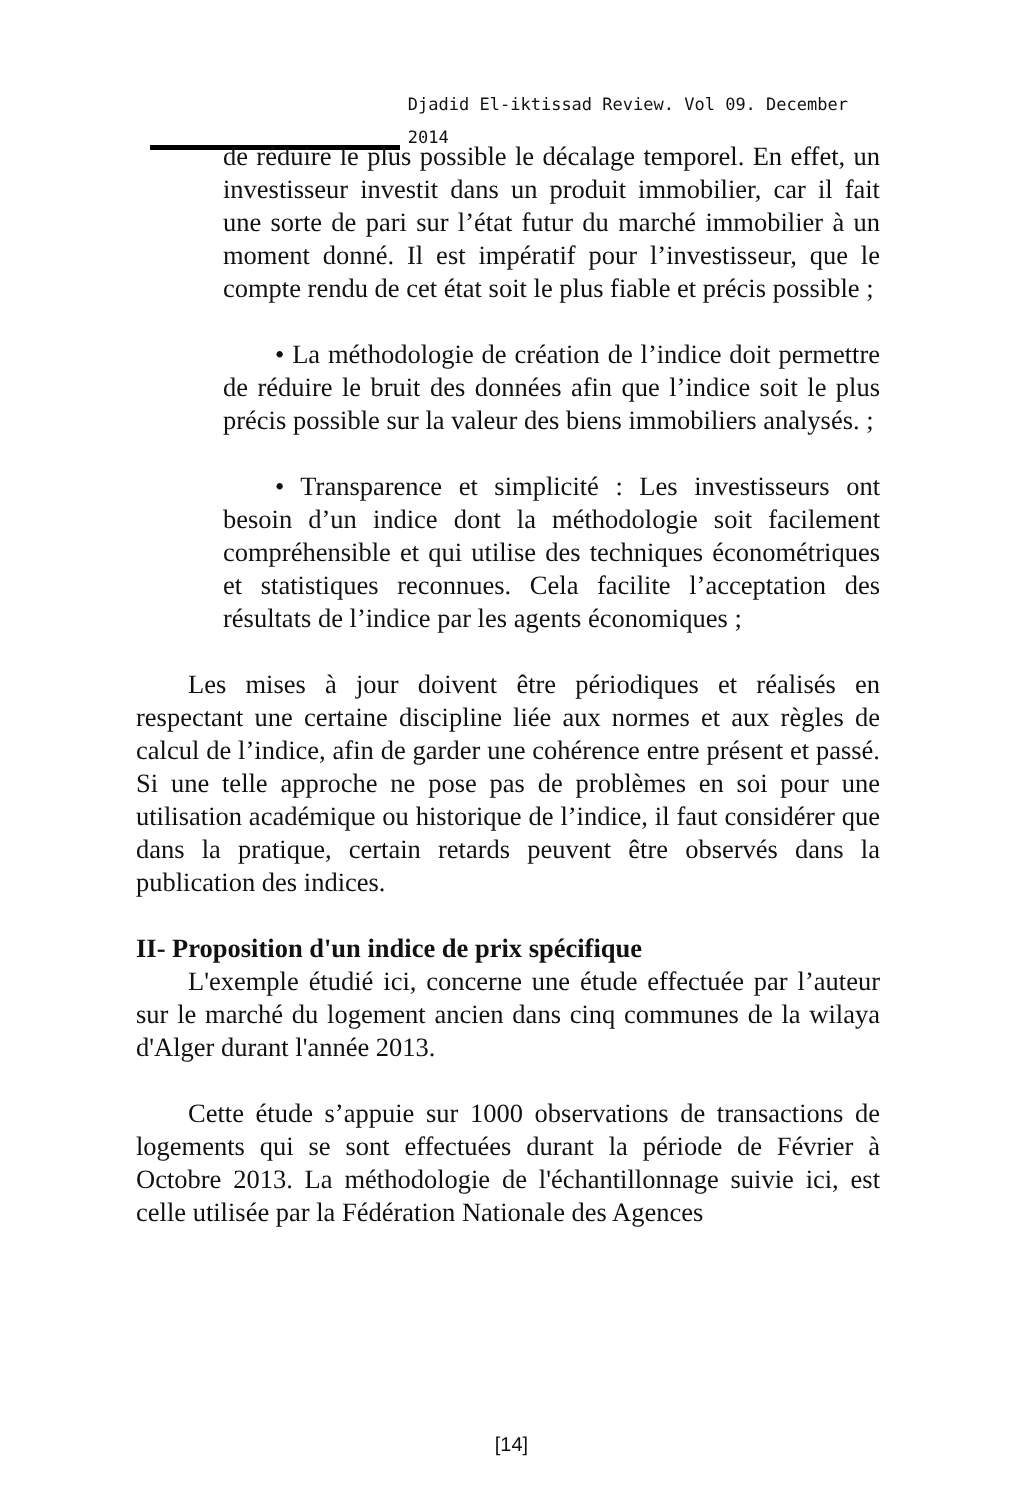Djadid El-iktissad Review. Vol 09. December 2014
de réduire le plus possible le décalage temporel. En effet, un investisseur investit dans un produit immobilier, car il fait une sorte de pari sur l’état futur du marché immobilier à un moment donné. Il est impératif pour l’investisseur, que le compte rendu de cet état soit le plus fiable et précis possible ;
• La méthodologie de création de l’indice doit permettre de réduire le bruit des données afin que l’indice soit le plus précis possible sur la valeur des biens immobiliers analysés. ;
• Transparence et simplicité : Les investisseurs ont besoin d’un indice dont la méthodologie soit facilement compréhensible et qui utilise des techniques économétriques et statistiques reconnues. Cela facilite l’acceptation des résultats de l’indice par les agents économiques ;
Les mises à jour doivent être périodiques et réalisés en respectant une certaine discipline liée aux normes et aux règles de calcul de l’indice, afin de garder une cohérence entre présent et passé. Si une telle approche ne pose pas de problèmes en soi pour une utilisation académique ou historique de l’indice, il faut considérer que dans la pratique, certain retards peuvent être observés dans la publication des indices.
II- Proposition d'un indice de prix spécifique
L'exemple étudié ici, concerne une étude effectuée par l’auteur sur le marché du logement ancien dans cinq communes de la wilaya d'Alger durant l'année 2013.
Cette étude s’appuie sur 1000 observations de transactions de logements qui se sont effectuées durant la période de Février à Octobre 2013. La méthodologie de l'échantillonnage suivie ici, est celle utilisée par la Fédération Nationale des Agences
[14]